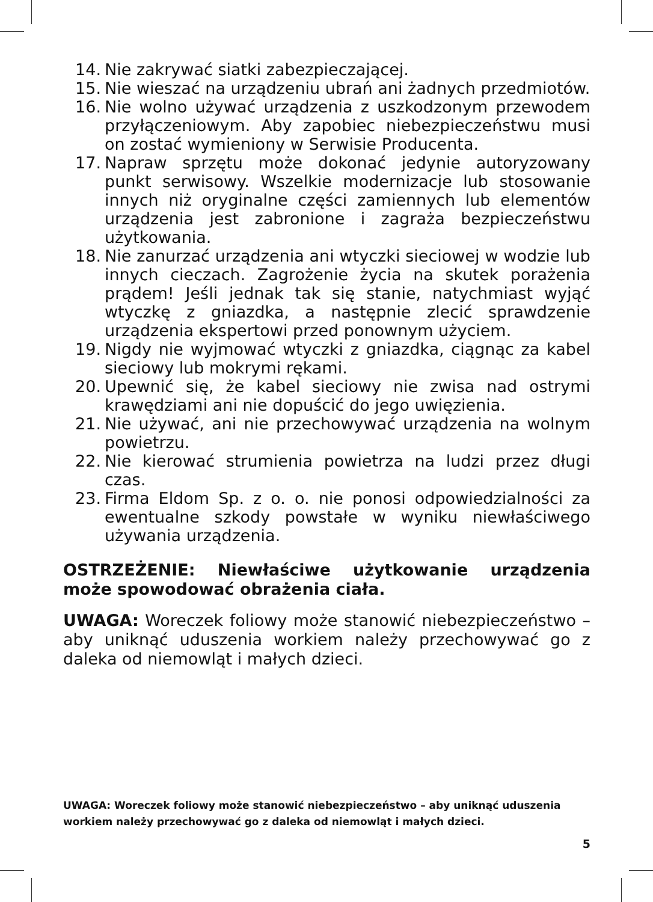14. Nie zakrywać siatki zabezpieczającej.
15. Nie wieszać na urządzeniu ubrań ani żadnych przedmiotów.
16. Nie wolno używać urządzenia z uszkodzonym przewodem przyłączeniowym. Aby zapobiec niebezpieczeństwu musi on zostać wymieniony w Serwisie Producenta.
17. Napraw sprzętu może dokonać jedynie autoryzowany punkt serwisowy. Wszelkie modernizacje lub stosowanie innych niż oryginalne części zamiennych lub elementów urządzenia jest zabronione i zagraża bezpieczeństwu użytkowania.
18. Nie zanurzać urządzenia ani wtyczki sieciowej w wodzie lub innych cieczach. Zagrożenie życia na skutek porażenia prądem! Jeśli jednak tak się stanie, natychmiast wyjąć wtyczkę z gniazdka, a następnie zlecić sprawdzenie urządzenia ekspertowi przed ponownym użyciem.
19. Nigdy nie wyjmować wtyczki z gniazdka, ciągnąc za kabel sieciowy lub mokrymi rękami.
20. Upewnić się, że kabel sieciowy nie zwisa nad ostrymi krawędziami ani nie dopuścić do jego uwięzienia.
21. Nie używać, ani nie przechowywać urządzenia na wolnym powietrzu.
22. Nie kierować strumienia powietrza na ludzi przez długi czas.
23. Firma Eldom Sp. z o. o. nie ponosi odpowiedzialności za ewentualne szkody powstałe w wyniku niewłaściwego używania urządzenia.
OSTRZEŻENIE: Niewłaściwe użytkowanie urządzenia może spowodować obrażenia ciała.
UWAGA: Woreczek foliowy może stanowić niebezpieczeństwo – aby uniknąć uduszenia workiem należy przechowywać go z daleka od niemowląt i małych dzieci.
UWAGA: Woreczek foliowy może stanowić niebezpieczeństwo – aby uniknąć uduszenia workiem należy przechowywać go z daleka od niemowląt i małych dzieci.
5